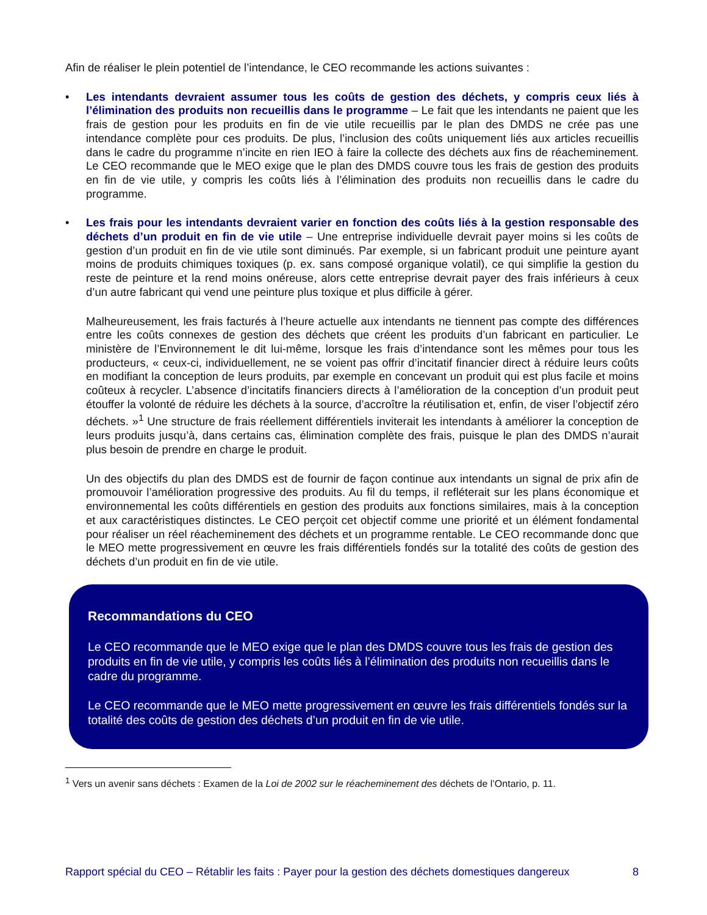Afin de réaliser le plein potentiel de l’intendance, le CEO recommande les actions suivantes :
• Les intendants devraient assumer tous les coûts de gestion des déchets, y compris ceux liés à l’élimination des produits non recueillis dans le programme – Le fait que les intendants ne paient que les frais de gestion pour les produits en fin de vie utile recueillis par le plan des DMDS ne crée pas une intendance complète pour ces produits. De plus, l’inclusion des coûts uniquement liés aux articles recueillis dans le cadre du programme n’incite en rien IEO à faire la collecte des déchets aux fins de réacheminement. Le CEO recommande que le MEO exige que le plan des DMDS couvre tous les frais de gestion des produits en fin de vie utile, y compris les coûts liés à l’élimination des produits non recueillis dans le cadre du programme.
• Les frais pour les intendants devraient varier en fonction des coûts liés à la gestion responsable des déchets d’un produit en fin de vie utile – Une entreprise individuelle devrait payer moins si les coûts de gestion d’un produit en fin de vie utile sont diminués. Par exemple, si un fabricant produit une peinture ayant moins de produits chimiques toxiques (p. ex. sans composé organique volatil), ce qui simplifie la gestion du reste de peinture et la rend moins onéreuse, alors cette entreprise devrait payer des frais inférieurs à ceux d’un autre fabricant qui vend une peinture plus toxique et plus difficile à gérer.
Malheureusement, les frais facturés à l’heure actuelle aux intendants ne tiennent pas compte des différences entre les coûts connexes de gestion des déchets que créent les produits d’un fabricant en particulier. Le ministère de l’Environnement le dit lui-même, lorsque les frais d’intendance sont les mêmes pour tous les producteurs, « ceux-ci, individuellement, ne se voient pas offrir d’incitatif financier direct à réduire leurs coûts en modifiant la conception de leurs produits, par exemple en concevant un produit qui est plus facile et moins coûteux à recycler. L’absence d’incitatifs financiers directs à l’amélioration de la conception d’un produit peut étouffer la volonté de réduire les déchets à la source, d’accroître la réutilisation et, enfin, de viser l’objectif zéro déchets. »<sup>1</sup> Une structure de frais réellement différentiels inviterait les intendants à améliorer la conception de leurs produits jusqu’à, dans certains cas, élimination complète des frais, puisque le plan des DMDS n’aurait plus besoin de prendre en charge le produit.
Un des objectifs du plan des DMDS est de fournir de façon continue aux intendants un signal de prix afin de promouvoir l’amélioration progressive des produits. Au fil du temps, il refléterait sur les plans économique et environnemental les coûts différentiels en gestion des produits aux fonctions similaires, mais à la conception et aux caractéristiques distinctes. Le CEO perçoit cet objectif comme une priorité et un élément fondamental pour réaliser un réel réacheminement des déchets et un programme rentable. Le CEO recommande donc que le MEO mette progressivement en œuvre les frais différentiels fondés sur la totalité des coûts de gestion des déchets d’un produit en fin de vie utile.
Recommandations du CEO
Le CEO recommande que le MEO exige que le plan des DMDS couvre tous les frais de gestion des produits en fin de vie utile, y compris les coûts liés à l’élimination des produits non recueillis dans le cadre du programme.
Le CEO recommande que le MEO mette progressivement en œuvre les frais différentiels fondés sur la totalité des coûts de gestion des déchets d’un produit en fin de vie utile.
<sup>1</sup> Vers un avenir sans déchets : Examen de la Loi de 2002 sur le réacheminement des déchets de l’Ontario, p. 11.
Rapport spécial du CEO – Rétablir les faits : Payer pour la gestion des déchets domestiques dangereux 8